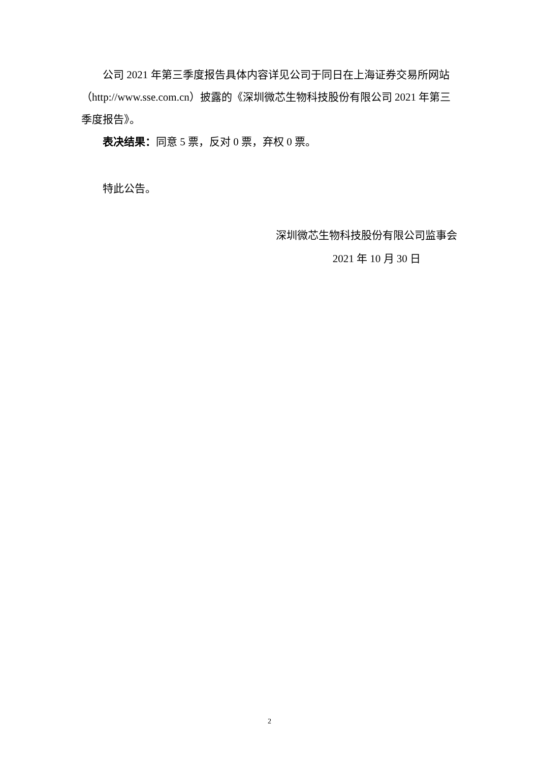公司 2021 年第三季度报告具体内容详见公司于同日在上海证券交易所网站（http://www.sse.com.cn）披露的《深圳微芯生物科技股份有限公司 2021 年第三季度报告》。
表决结果：同意 5 票，反对 0 票，弃权 0 票。
特此公告。
深圳微芯生物科技股份有限公司监事会
2021 年 10 月 30 日
2